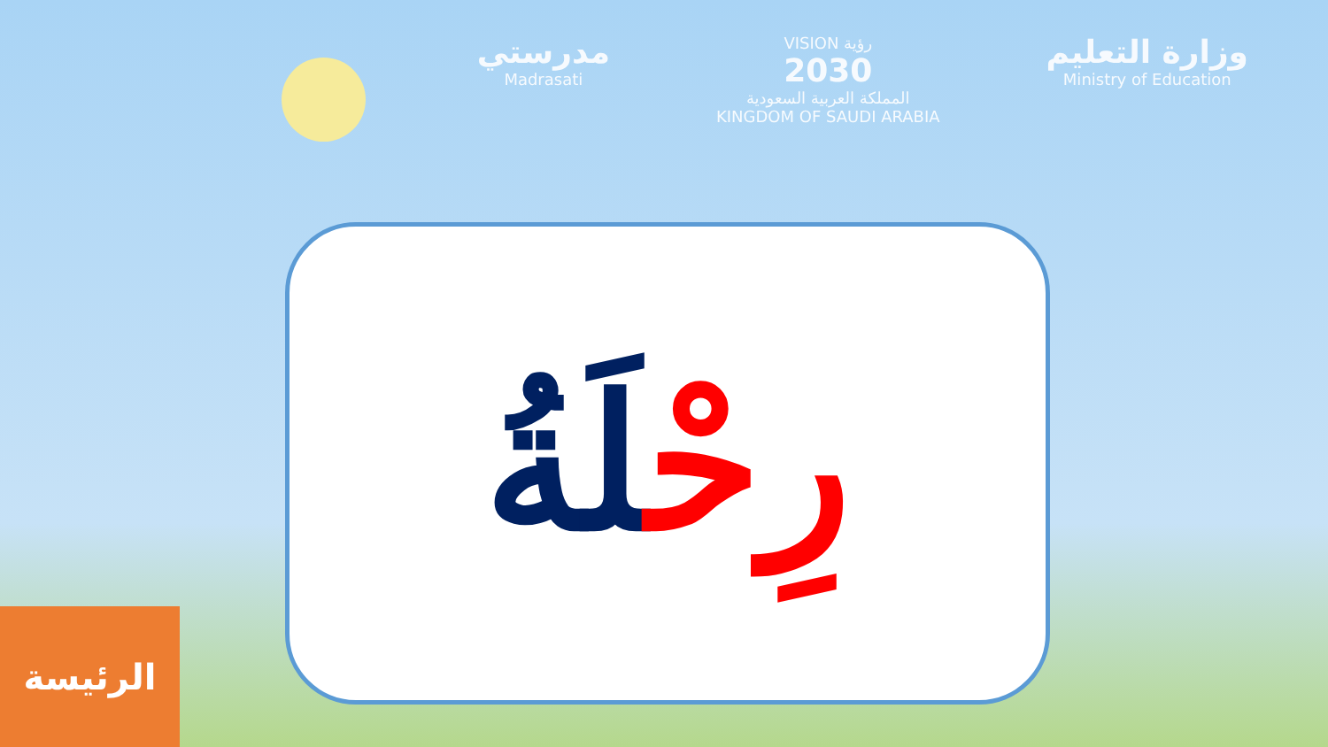مدرستي
Madrasati
VISION رؤية
2030
المملكة العربية السعودية
KINGDOM OF SAUDI ARABIA
وزارة التعليم
Ministry of Education
رِحْلَةُ
الرئيسة